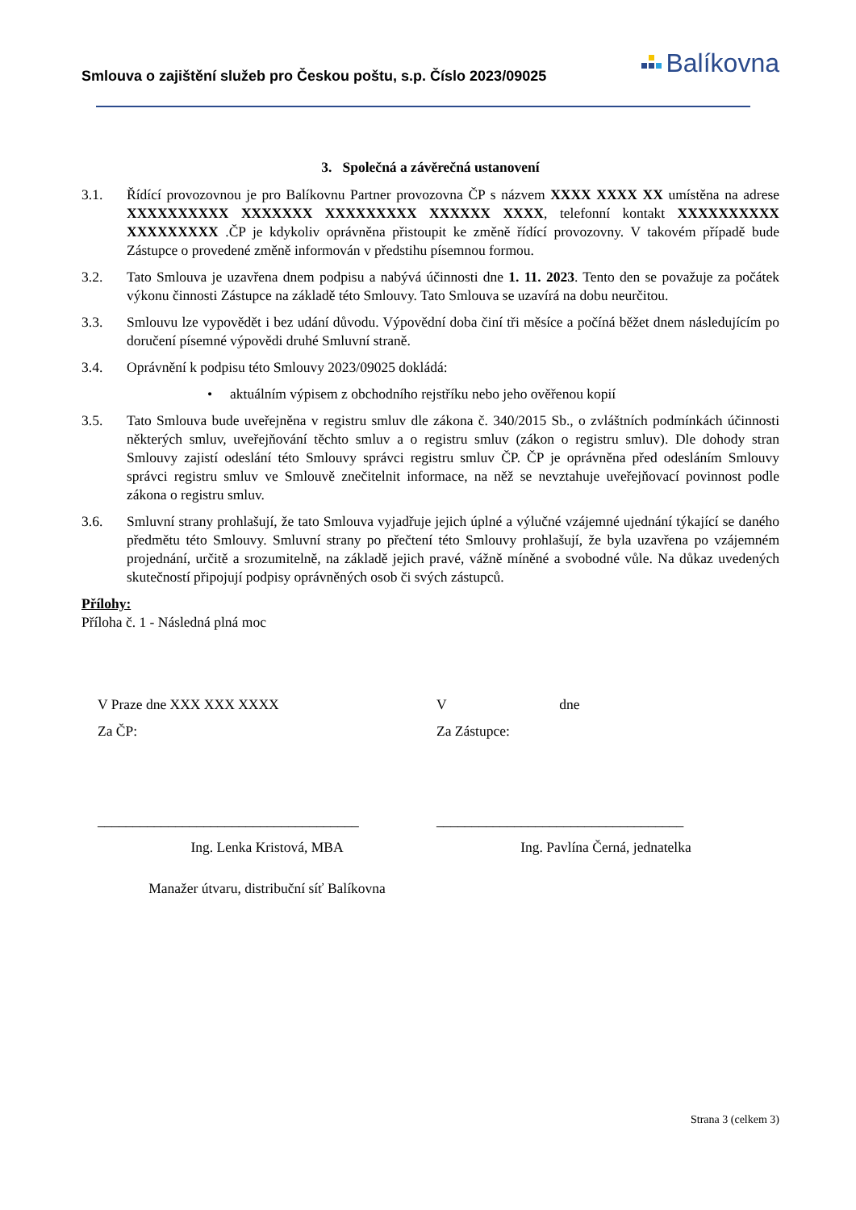Smlouva o zajištění služeb pro Českou poštu, s.p. Číslo 2023/09025
Balíkovna
3. Společná a závěrečná ustanovení
3.1. Řídící provozovnou je pro Balíkovnu Partner provozovna ČP s názvem XXXX XXXX XX umístěna na adrese XXXXXXXXXX XXXXXXX XXXXXXXXX XXXXXX XXXX, telefonní kontakt XXXXXXXXXX XXXXXXXXX .ČP je kdykoliv oprávněna přistoupit ke změně řídící provozovny. V takovém případě bude Zástupce o provedené změně informován v předstihu písemnou formou.
3.2. Tato Smlouva je uzavřena dnem podpisu a nabývá účinnosti dne 1. 11. 2023. Tento den se považuje za počátek výkonu činnosti Zástupce na základě této Smlouvy. Tato Smlouva se uzavírá na dobu neurčitou.
3.3. Smlouvu lze vypovědět i bez udání důvodu. Výpovědní doba činí tři měsíce a počíná běžet dnem následujícím po doručení písemné výpovědi druhé Smluvní straně.
3.4. Oprávnění k podpisu této Smlouvy 2023/09025 dokládá:
• aktuálním výpisem z obchodního rejstříku nebo jeho ověřenou kopií
3.5. Tato Smlouva bude uveřejněna v registru smluv dle zákona č. 340/2015 Sb., o zvláštních podmínkách účinnosti některých smluv, uveřejňování těchto smluv a o registru smluv (zákon o registru smluv). Dle dohody stran Smlouvy zajistí odeslání této Smlouvy správci registru smluv ČP. ČP je oprávněna před odesláním Smlouvy správci registru smluv ve Smlouvě znečitelnit informace, na něž se nevztahuje uveřejňovací povinnost podle zákona o registru smluv.
3.6. Smluvní strany prohlašují, že tato Smlouva vyjadřuje jejich úplné a výlučné vzájemné ujednání týkající se daného předmětu této Smlouvy. Smluvní strany po přečtení této Smlouvy prohlašují, že byla uzavřena po vzájemném projednání, určitě a srozumitelně, na základě jejich pravé, vážně míněné a svobodné vůle. Na důkaz uvedených skutečností připojují podpisy oprávněných osob či svých zástupců.
Přílohy:
Příloha č. 1 - Následná plná moc
V Praze dne XXX XXX XXXX
Za ČP:
_____________________________________
Ing. Lenka Kristová, MBA
Manažer útvaru, distribuční síť Balíkovna
V dne
Za Zástupce:
___________________________________
Ing. Pavlína Černá, jednatelka
Strana 3 (celkem 3)